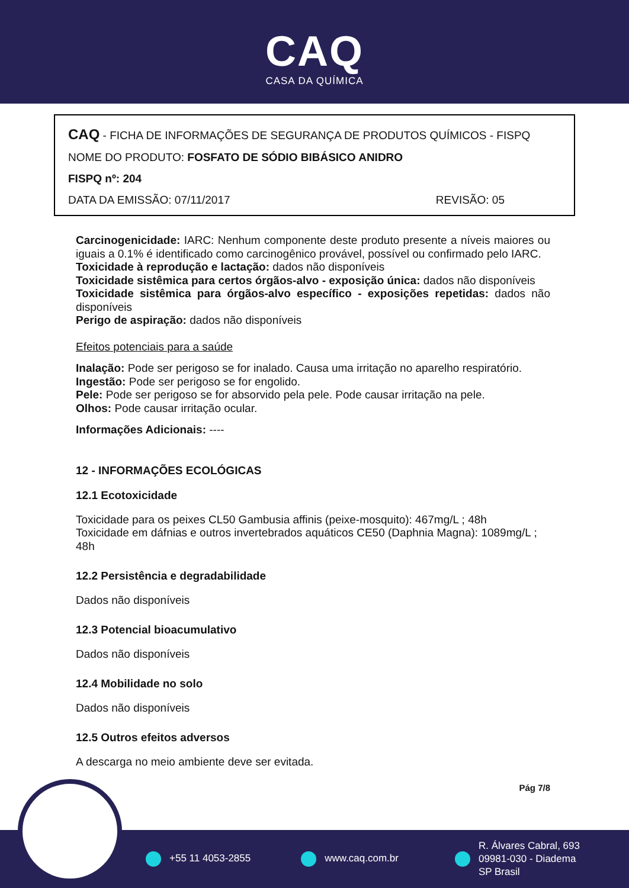CAQ
CASA DA QUÍMICA
CAQ - FICHA DE INFORMAÇÕES DE SEGURANÇA DE PRODUTOS QUÍMICOS - FISPQ
NOME DO PRODUTO: FOSFATO DE SÓDIO BIBÁSICO ANIDRO
FISPQ nº: 204
DATA DA EMISSÃO: 07/11/2017 REVISÃO: 05
Carcinogenicidade: IARC: Nenhum componente deste produto presente a níveis maiores ou iguais a 0.1% é identificado como carcinogênico provável, possível ou confirmado pelo IARC.
Toxicidade à reprodução e lactação: dados não disponíveis
Toxicidade sistêmica para certos órgãos-alvo - exposição única: dados não disponíveis
Toxicidade sistêmica para órgãos-alvo específico - exposições repetidas: dados não disponíveis
Perigo de aspiração: dados não disponíveis
Efeitos potenciais para a saúde
Inalação: Pode ser perigoso se for inalado. Causa uma irritação no aparelho respiratório.
Ingestão: Pode ser perigoso se for engolido.
Pele: Pode ser perigoso se for absorvido pela pele. Pode causar irritação na pele.
Olhos: Pode causar irritação ocular.
Informações Adicionais: ----
12 - INFORMAÇÕES ECOLÓGICAS
12.1 Ecotoxicidade
Toxicidade para os peixes CL50 Gambusia affinis (peixe-mosquito): 467mg/L ; 48h
Toxicidade em dáfnias e outros invertebrados aquáticos CE50 (Daphnia Magna): 1089mg/L ; 48h
12.2 Persistência e degradabilidade
Dados não disponíveis
12.3 Potencial bioacumulativo
Dados não disponíveis
12.4 Mobilidade no solo
Dados não disponíveis
12.5 Outros efeitos adversos
A descarga no meio ambiente deve ser evitada.
Pág 7/8
+55 11 4053-2855 www.caq.com.br
R. Álvares Cabral, 693
09981-030 - Diadema
SP Brasil